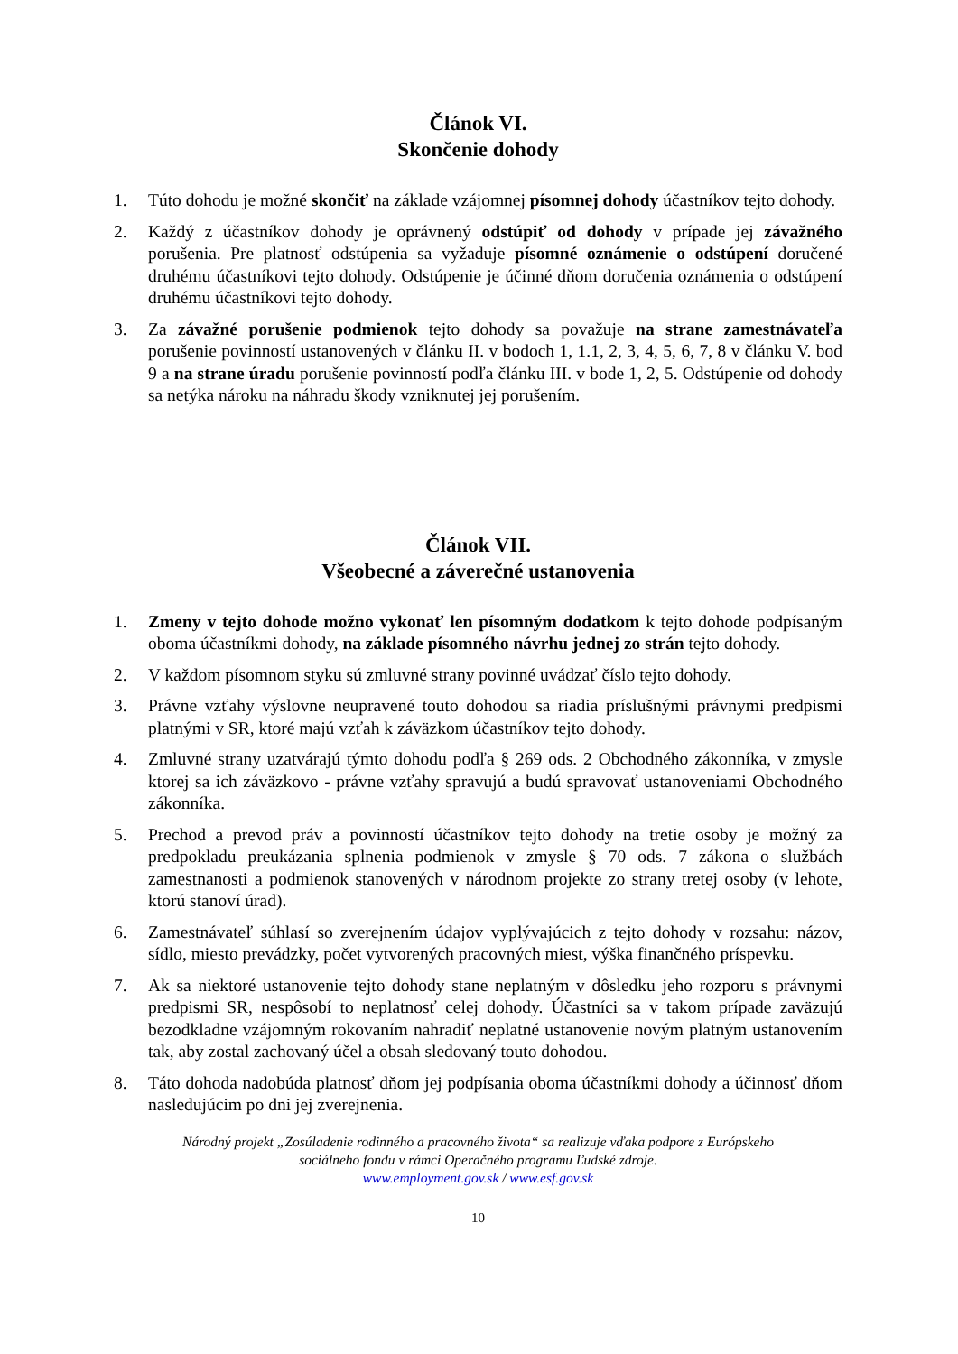Článok VI.
Skončenie dohody
1. Túto dohodu je možné skončiť na základe vzájomnej písomnej dohody účastníkov tejto dohody.
2. Každý z účastníkov dohody je oprávnený odstúpiť od dohody v prípade jej závažného porušenia. Pre platnosť odstúpenia sa vyžaduje písomné oznámenie o odstúpení doručené druhému účastníkovi tejto dohody. Odstúpenie je účinné dňom doručenia oznámenia o odstúpení druhému účastníkovi tejto dohody.
3. Za závažné porušenie podmienok tejto dohody sa považuje na strane zamestnávateľa porušenie povinností ustanovených v článku II. v bodoch 1, 1.1, 2, 3, 4, 5, 6, 7, 8 v článku V. bod 9 a na strane úradu porušenie povinností podľa článku III. v bode 1, 2, 5. Odstúpenie od dohody sa netýka nároku na náhradu škody vzniknutej jej porušením.
Článok VII.
Všeobecné a záverečné ustanovenia
1. Zmeny v tejto dohode možno vykonať len písomným dodatkom k tejto dohode podpísaným oboma účastníkmi dohody, na základe písomného návrhu jednej zo strán tejto dohody.
2. V každom písomnom styku sú zmluvné strany povinné uvádzať číslo tejto dohody.
3. Právne vzťahy výslovne neupravené touto dohodou sa riadia príslušnými právnymi predpismi platnými v SR, ktoré majú vzťah k záväzkom účastníkov tejto dohody.
4. Zmluvné strany uzatvárajú týmto dohodu podľa § 269 ods. 2 Obchodného zákonníka, v zmysle ktorej sa ich záväzkovo - právne vzťahy spravujú a budú spravovať ustanoveniami Obchodného zákonníka.
5. Prechod a prevod práv a povinností účastníkov tejto dohody na tretie osoby je možný za predpokladu preukázania splnenia podmienok v zmysle § 70 ods. 7 zákona o službách zamestnanosti a podmienok stanovených v národnom projekte zo strany tretej osoby (v lehote, ktorú stanoví úrad).
6. Zamestnávateľ súhlasí so zverejnením údajov vyplývajúcich z tejto dohody v rozsahu: názov, sídlo, miesto prevádzky, počet vytvorených pracovných miest, výška finančného príspevku.
7. Ak sa niektoré ustanovenie tejto dohody stane neplatným v dôsledku jeho rozporu s právnymi predpismi SR, nespôsobí to neplatnosť celej dohody. Účastníci sa v takom prípade zaväzujú bezodkladne vzájomným rokovaním nahradiť neplatné ustanovenie novým platným ustanovením tak, aby zostal zachovaný účel a obsah sledovaný touto dohodou.
8. Táto dohoda nadobúda platnosť dňom jej podpísania oboma účastníkmi dohody a účinnosť dňom nasledujúcim po dni jej zverejnenia.
Národný projekt „Zosúladenie rodinného a pracovného života“ sa realizuje vďaka podpore z Európskeho
sociálneho fondu v rámci Operačného programu Ľudské zdroje.
www.employment.gov.sk / www.esf.gov.sk
10